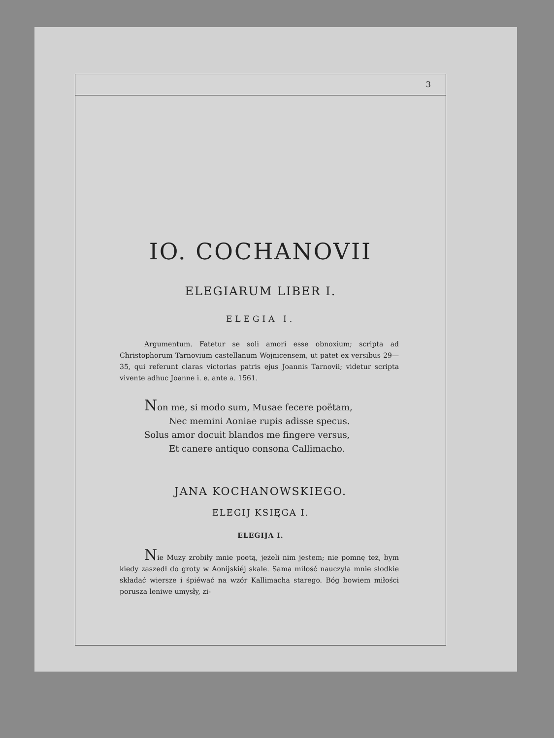3
IO. COCHANOVII
ELEGIARUM LIBER I.
ELEGIA I.
Argumentum. Fatetur se soli amori esse obnoxium; scripta ad Christophorum Tarnovium castellanum Wojnicensem, ut patet ex versibus 29—35, qui referunt claras victorias patris ejus Joannis Tarnovii; videtur scripta vivente adhuc Joanne i. e. ante a. 1561.
Non me, si modo sum, Musae fecere poëtam,
Nec memini Aoniae rupis adisse specus.
Solus amor docuit blandos me fingere versus,
Et canere antiquo consona Callimacho.
JANA KOCHANOWSKIEGO.
ELEGIJ KSIĘGA I.
ELEGIJA I.
Nie Muzy zrobiły mnie poetą, jeżeli nim jestem; nie pomnę też, bym kiedy zaszedł do groty w Aonijskiéj skale. Sama miłość nauczyła mnie słodkie składać wiersze i śpiéwać na wzór Kallimacha starego. Bóg bowiem miłości porusza leniwe umysły, zi-